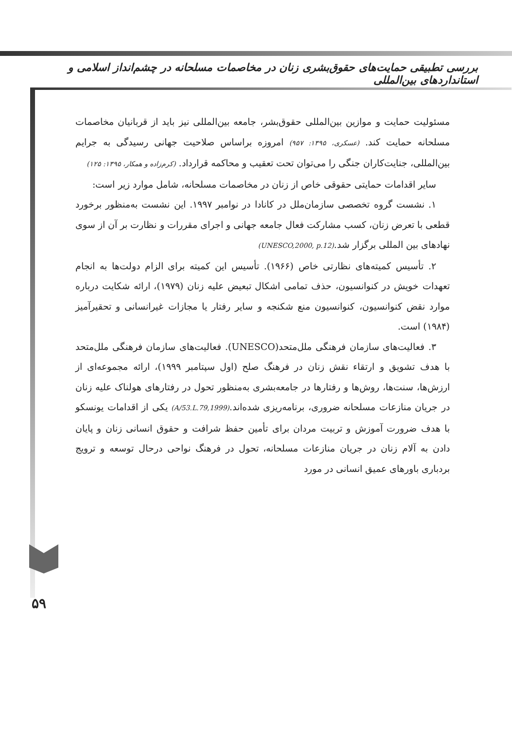بررسی تطبیقی حمایت‌های حقوق‌بشری زنان در مخاصمات مسلحانه در چشم‌انداز اسلامی و استانداردهای بین‌المللی
مسئولیت حمایت و موازین بین‌المللی حقوق‌بشر، جامعه بین‌المللی نیز باید از قربانیان مخاصمات مسلحانه حمایت کند. (عسکری، ۱۳۹۵: ۹۵۷) امروزه براساس صلاحیت جهانی رسیدگی به جرایم بین‌المللی، جنایت‌کاران جنگی را می‌توان تحت تعقیب و محاکمه قرارداد. (کرم‌زاده و همکار، ۱۳۹۵: ۱۲۵)
سایر اقدامات حمایتی حقوقی خاص از زنان در مخاصمات مسلحانه، شامل موارد زیر است:
۱. نشست گروه تخصصی سازمان‌ملل در کانادا در نوامبر ۱۹۹۷. این نشست به‌منظور برخورد قطعی با تعرض زنان، کسب مشارکت فعال جامعه جهانی و اجرای مقررات و نظارت بر آن از سوی نهادهای بین المللی برگزار شد.(UNESCO,2000, p.12)
۲. تأسیس کمیته‌های نظارتی خاص (۱۹۶۶). تأسیس این کمیته برای الزام دولت‌ها به انجام تعهدات خویش در کنوانسیون، حذف تمامی اشکال تبعیض علیه زنان (۱۹۷۹)، ارائه شکایت درباره موارد نقض کنوانسیون، کنوانسیون منع شکنجه و سایر رفتار یا مجازات غیرانسانی و تحقیرآمیز (۱۹۸۴) است.
۳. فعالیت‌های سازمان فرهنگی ملل‌متحد(UNESCO). فعالیت‌های سازمان فرهنگی ملل‌متحد با هدف تشویق و ارتقاء نقش زنان در فرهنگ صلح (اول سپتامبر ۱۹۹۹)، ارائه مجموعه‌ای از ارزش‌ها، سنت‌ها، روش‌ها و رفتارها در جامعه‌بشری به‌منظور تحول در رفتارهای هولناک علیه زنان در جریان منازعات مسلحانه ضروری، برنامه‌ریزی شده‌اند.(A/53.L.79,1999) یکی از اقدامات یونسکو با هدف ضرورت آموزش و تربیت مردان برای تأمین حفظ شرافت و حقوق انسانی زنان و پایان دادن به آلام زنان در جریان منازعات مسلحانه، تحول در فرهنگ نواحی درحال توسعه و ترویج بردباری باورهای عمیق انسانی در مورد
۵۹